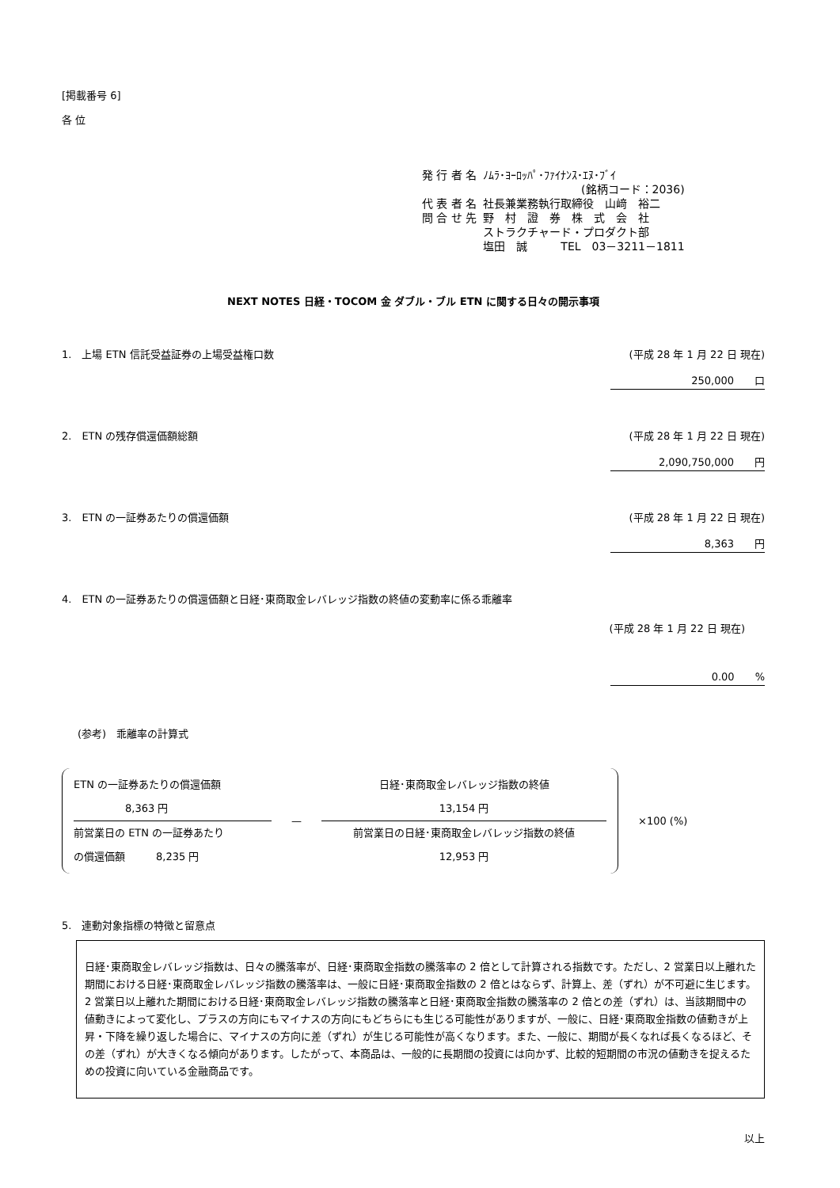[掲載番号 6]
各 位
| 発 行 者 名 | ﾉﾑﾗ･ﾖｰﾛｯﾊﾟ･ﾌｧｲﾅﾝｽ･ｴﾇ･ﾌﾞｲ |
| | (銘柄コード：2036) |
| 代 表 者 名 | 社長兼業務執行取締役 山﨑 裕二 |
| 問 合 せ 先 | 野 村 證 券 株 式 会 社 ストラクチャード・プロダクト部 塩田 誠 TEL 03－3211－1811 |
NEXT NOTES 日経・TOCOM 金 ダブル・ブル ETN に関する日々の開示事項
1.　上場 ETN 信託受益証券の上場受益権口数 (平成 28 年 1 月 22 日 現在)
250,000　　口
2.　ETN の残存償還価額総額 (平成 28 年 1 月 22 日 現在)
2,090,750,000　　円
3.　ETN の一証券あたりの償還価額 (平成 28 年 1 月 22 日 現在)
8,363　　円
4.　ETN の一証券あたりの償還価額と日経･東商取金レバレッジ指数の終値の変動率に係る乖離率
(平成 28 年 1 月 22 日 現在)
0.00　　%
(参考)　乖離率の計算式
ETN の一証券あたりの償還価額
　　　　　8,363 円
前営業日の ETN の一証券あたり
の償還価額　　　8,235 円
—
日経･東商取金レバレッジ指数の終値
13,154 円
前営業日の日経･東商取金レバレッジ指数の終値
12,953 円
×100 (%)
5.　連動対象指標の特徴と留意点
日経･東商取金レバレッジ指数は、日々の騰落率が、日経･東商取金指数の騰落率の 2 倍として計算される指数です。ただし、2 営業日以上離れた期間における日経･東商取金レバレッジ指数の騰落率は、一般に日経･東商取金指数の 2 倍とはならず、計算上、差（ずれ）が不可避に生じます。
2 営業日以上離れた期間における日経･東商取金レバレッジ指数の騰落率と日経･東商取金指数の騰落率の 2 倍との差（ずれ）は、当該期間中の値動きによって変化し、プラスの方向にもマイナスの方向にもどちらにも生じる可能性がありますが、一般に、日経･東商取金指数の値動きが上昇・下降を繰り返した場合に、マイナスの方向に差（ずれ）が生じる可能性が高くなります。また、一般に、期間が長くなれば長くなるほど、その差（ずれ）が大きくなる傾向があります。したがって、本商品は、一般的に長期間の投資には向かず、比較的短期間の市況の値動きを捉えるための投資に向いている金融商品です。
以上